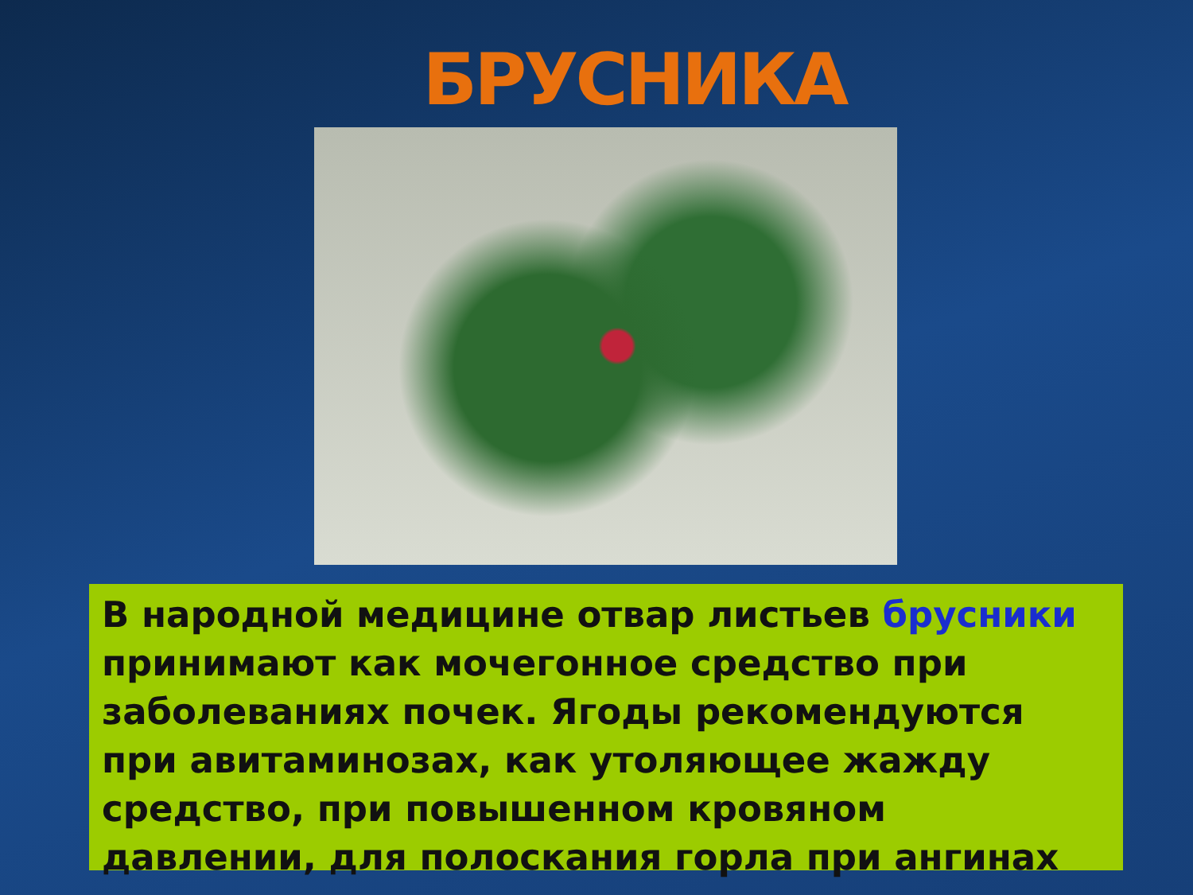БРУСНИКА
В народной медицине отвар листьев брусники принимают как мочегонное средство при заболеваниях почек. Ягоды рекомендуются при авитаминозах, как утоляющее жажду средство, при повышенном кровяном давлении, для полоскания горла при ангинах